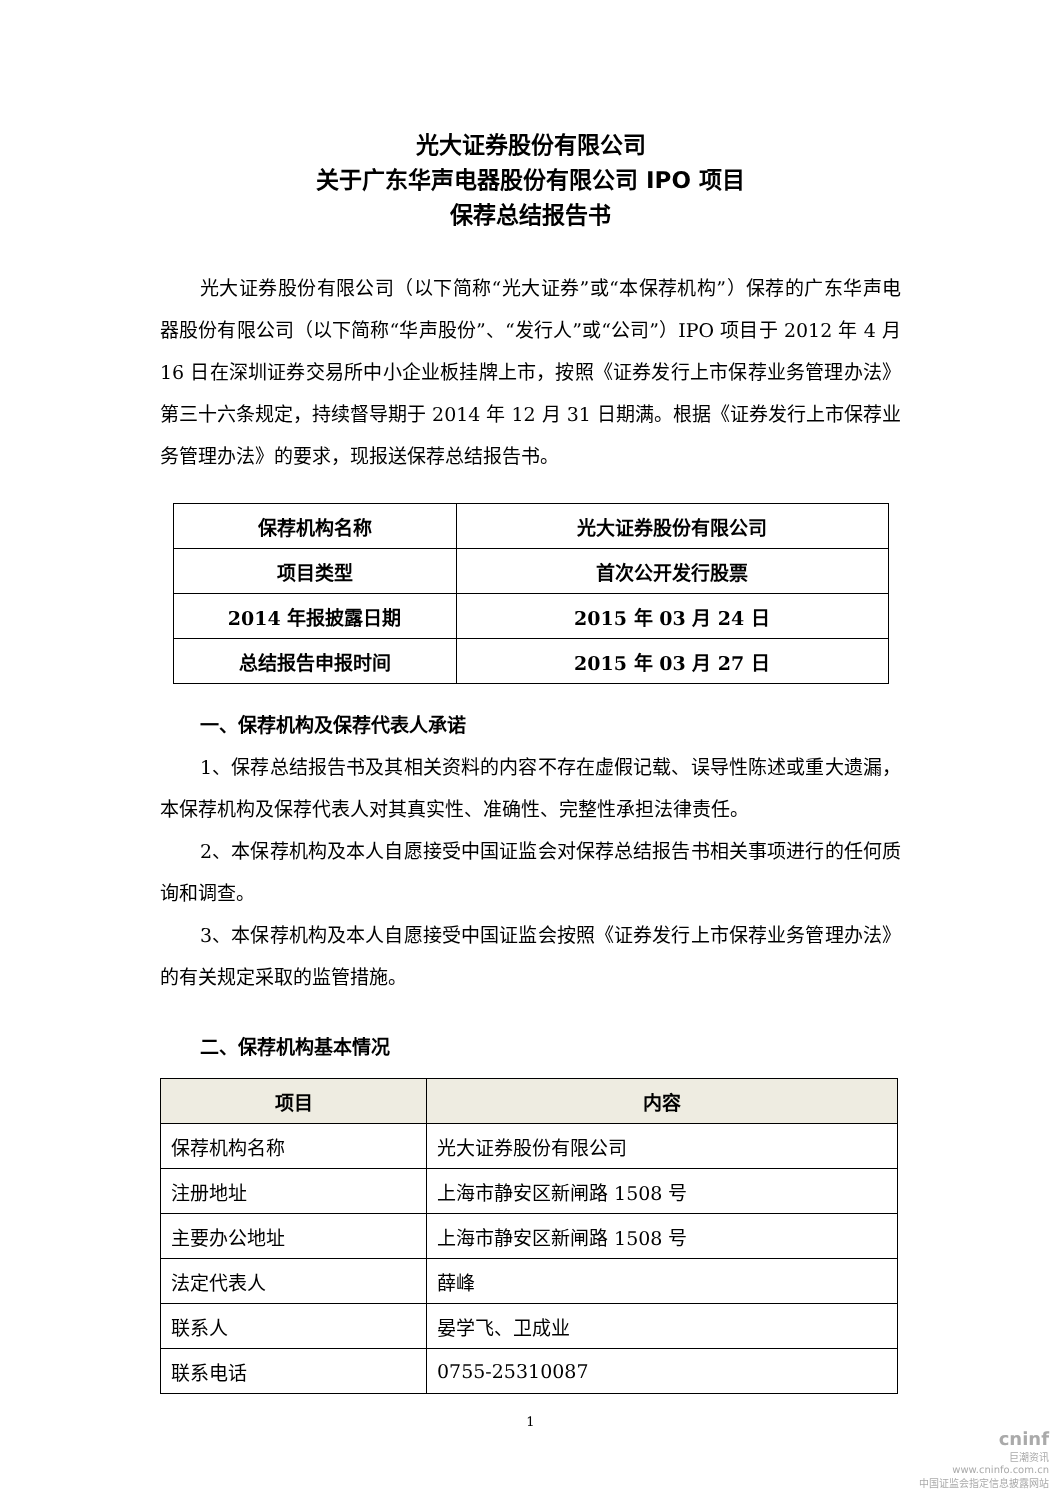光大证券股份有限公司
关于广东华声电器股份有限公司 IPO 项目
保荐总结报告书
光大证券股份有限公司（以下简称“光大证券”或“本保荐机构”）保荐的广东华声电器股份有限公司（以下简称“华声股份”、“发行人”或“公司”）IPO 项目于 2012 年 4 月 16 日在深圳证券交易所中小企业板挂牌上市，按照《证券发行上市保荐业务管理办法》第三十六条规定，持续督导期于 2014 年 12 月 31 日期满。根据《证券发行上市保荐业务管理办法》的要求，现报送保荐总结报告书。
| 保荐机构名称 | 光大证券股份有限公司 |
| 项目类型 | 首次公开发行股票 |
| 2014 年报披露日期 | 2015 年 03 月 24 日 |
| 总结报告申报时间 | 2015 年 03 月 27 日 |
一、保荐机构及保荐代表人承诺
1、保荐总结报告书及其相关资料的内容不存在虚假记载、误导性陈述或重大遗漏，本保荐机构及保荐代表人对其真实性、准确性、完整性承担法律责任。
2、本保荐机构及本人自愿接受中国证监会对保荐总结报告书相关事项进行的任何质询和调查。
3、本保荐机构及本人自愿接受中国证监会按照《证券发行上市保荐业务管理办法》的有关规定采取的监管措施。
二、保荐机构基本情况
| 项目 | 内容 |
| --- | --- |
| 保荐机构名称 | 光大证券股份有限公司 |
| 注册地址 | 上海市静安区新闸路 1508 号 |
| 主要办公地址 | 上海市静安区新闸路 1508 号 |
| 法定代表人 | 薛峰 |
| 联系人 | 晏学飞、卫成业 |
| 联系电话 | 0755-25310087 |
1
cninf
巨潮资讯
www.cninfo.com.cn
中国证监会指定信息披露网站